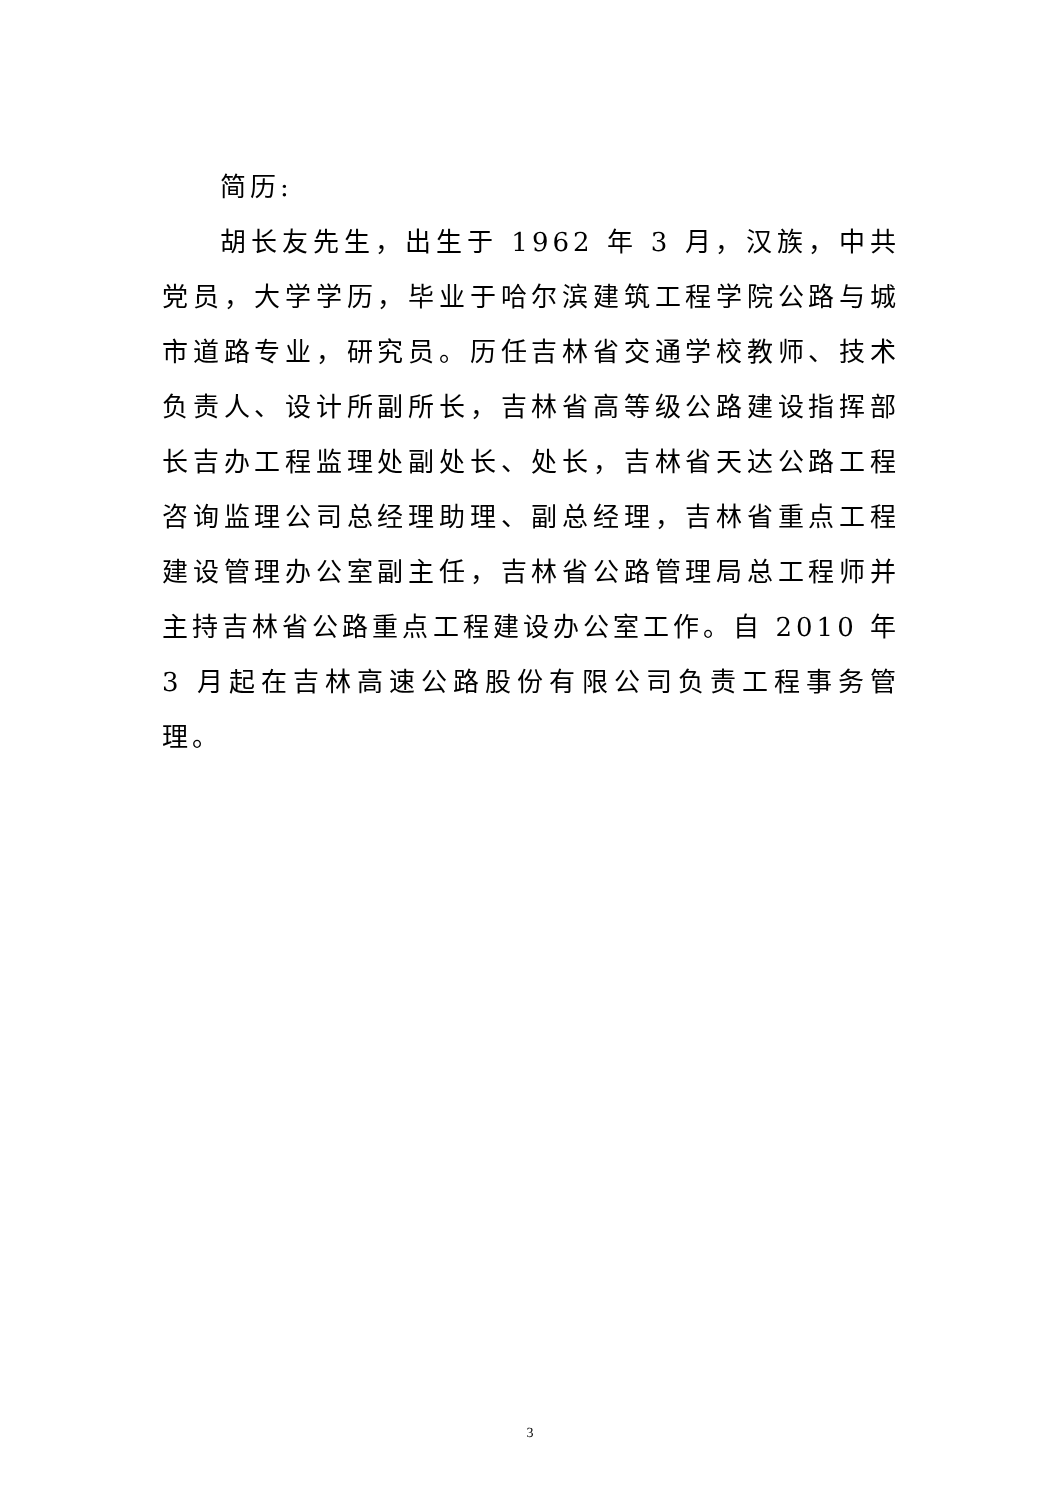简历:
胡长友先生，出生于 1962 年 3 月，汉族，中共党员，大学学历，毕业于哈尔滨建筑工程学院公路与城市道路专业，研究员。历任吉林省交通学校教师、技术负责人、设计所副所长，吉林省高等级公路建设指挥部长吉办工程监理处副处长、处长，吉林省天达公路工程咨询监理公司总经理助理、副总经理，吉林省重点工程建设管理办公室副主任，吉林省公路管理局总工程师并主持吉林省公路重点工程建设办公室工作。自 2010 年 3 月起在吉林高速公路股份有限公司负责工程事务管理。
3